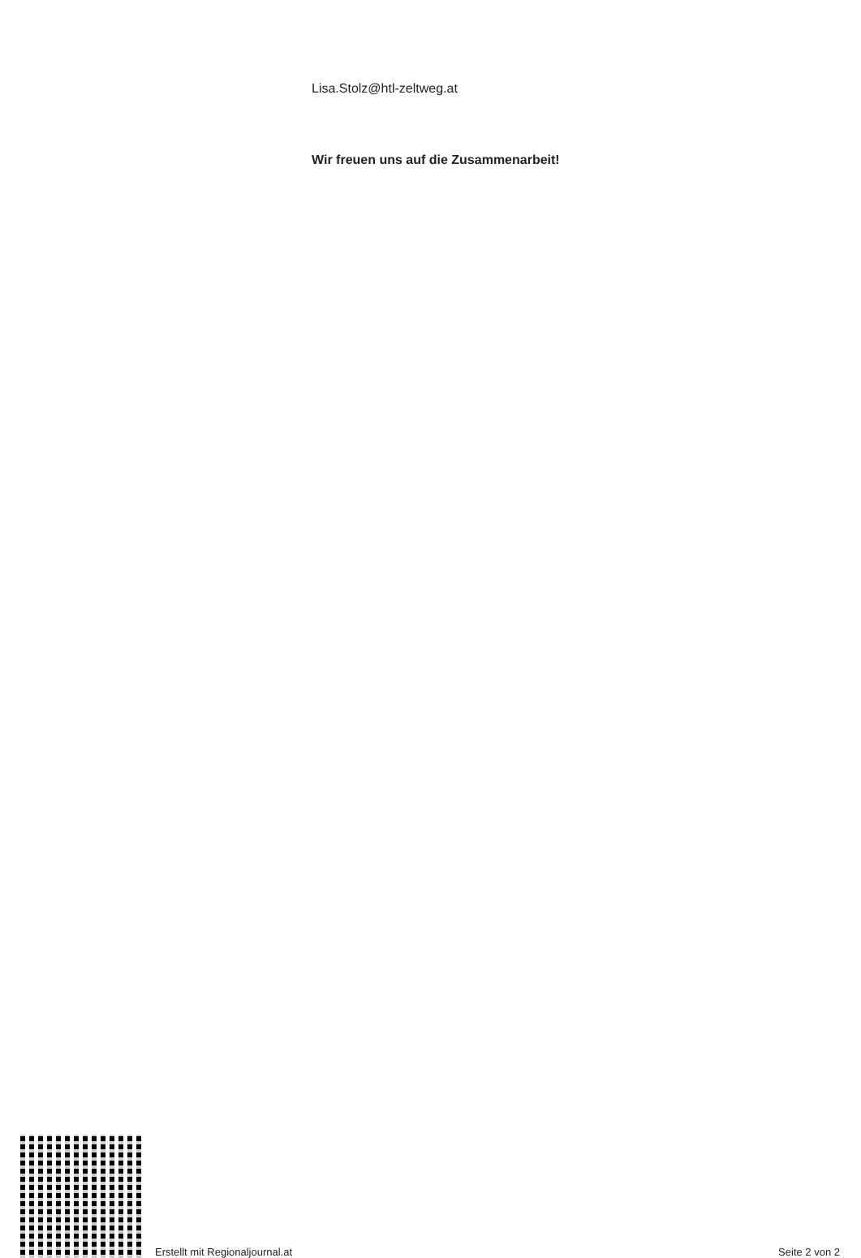Lisa.Stolz@htl-zeltweg.at
Wir freuen uns auf die Zusammenarbeit!
Erstellt mit Regionaljournal.at
Seite 2 von 2